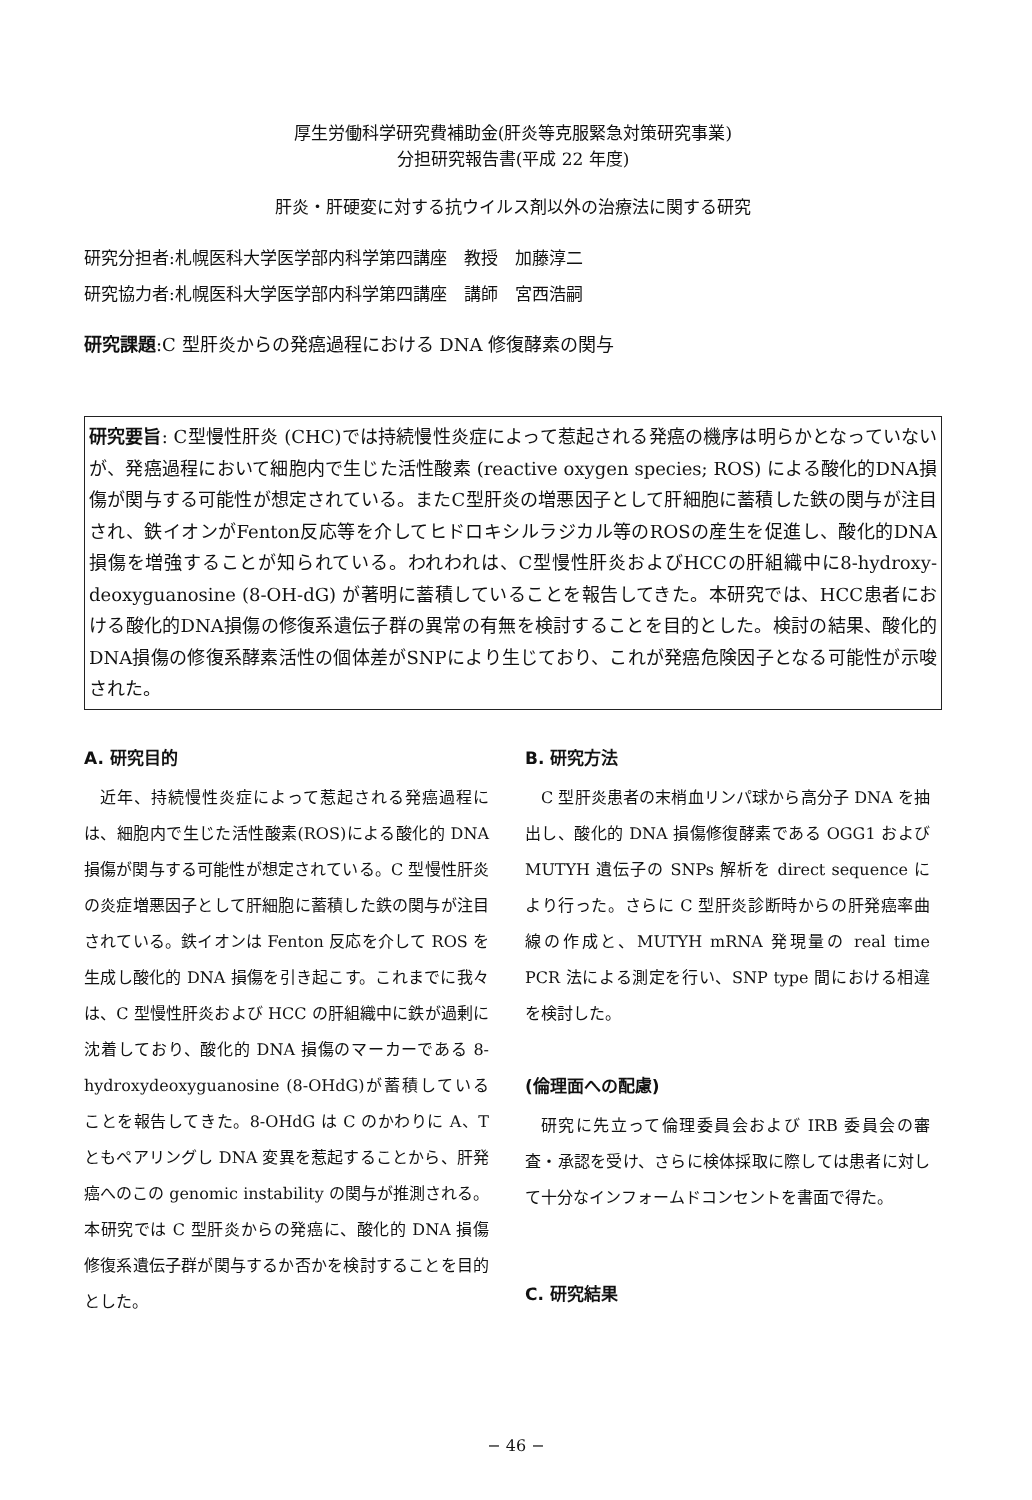厚生労働科学研究費補助金(肝炎等克服緊急対策研究事業)
分担研究報告書(平成 22 年度)
肝炎・肝硬変に対する抗ウイルス剤以外の治療法に関する研究
研究分担者:札幌医科大学医学部内科学第四講座　教授　加藤淳二
研究協力者:札幌医科大学医学部内科学第四講座　講師　宮西浩嗣
研究課題:C 型肝炎からの発癌過程における DNA 修復酵素の関与
研究要旨: C型慢性肝炎 (CHC)では持続慢性炎症によって惹起される発癌の機序は明らかとなっていないが、発癌過程において細胞内で生じた活性酸素 (reactive oxygen species; ROS) による酸化的DNA損傷が関与する可能性が想定されている。またC型肝炎の増悪因子として肝細胞に蓄積した鉄の関与が注目され、鉄イオンがFenton反応等を介してヒドロキシルラジカル等のROSの産生を促進し、酸化的DNA損傷を増強することが知られている。われわれは、C型慢性肝炎およびHCCの肝組織中に8-hydroxy-deoxyguanosine (8-OH-dG) が著明に蓄積していることを報告してきた。本研究では、HCC患者における酸化的DNA損傷の修復系遺伝子群の異常の有無を検討することを目的とした。検討の結果、酸化的DNA損傷の修復系酵素活性の個体差がSNPにより生じており、これが発癌危険因子となる可能性が示唆された。
A. 研究目的
近年、持続慢性炎症によって惹起される発癌過程には、細胞内で生じた活性酸素(ROS)による酸化的 DNA 損傷が関与する可能性が想定されている。C 型慢性肝炎の炎症増悪因子として肝細胞に蓄積した鉄の関与が注目されている。鉄イオンは Fenton 反応を介して ROS を生成し酸化的 DNA 損傷を引き起こす。これまでに我々は、C 型慢性肝炎および HCC の肝組織中に鉄が過剰に沈着しており、酸化的 DNA 損傷のマーカーである 8-hydroxydeoxyguanosine (8-OHdG)が蓄積していることを報告してきた。8-OHdG は C のかわりに A、T ともペアリングし DNA 変異を惹起することから、肝発癌へのこの genomic instability の関与が推測される。本研究では C 型肝炎からの発癌に、酸化的 DNA 損傷修復系遺伝子群が関与するか否かを検討することを目的とした。
B. 研究方法
C 型肝炎患者の末梢血リンパ球から高分子 DNA を抽出し、酸化的 DNA 損傷修復酵素である OGG1 および MUTYH 遺伝子の SNPs 解析を direct sequence により行った。さらに C 型肝炎診断時からの肝発癌率曲線の作成と、MUTYH mRNA 発現量の real time PCR 法による測定を行い、SNP type 間における相違を検討した。
(倫理面への配慮)
研究に先立って倫理委員会および IRB 委員会の審査・承認を受け、さらに検体採取に際しては患者に対して十分なインフォームドコンセントを書面で得た。
C. 研究結果
− 46 −